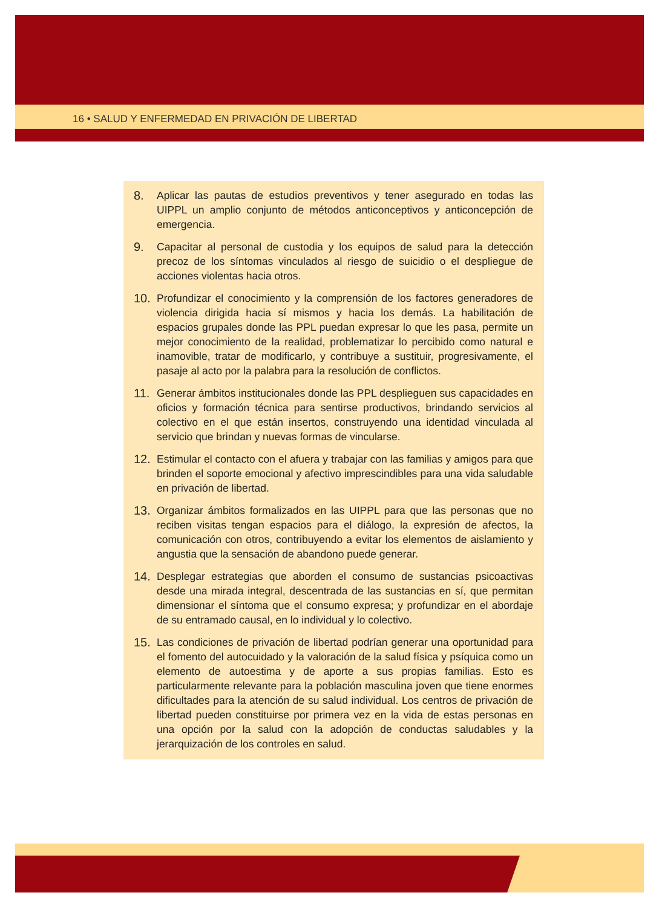16 • SALUD Y ENFERMEDAD EN PRIVACIÓN DE LIBERTAD
8. Aplicar las pautas de estudios preventivos y tener asegurado en todas las UIPPL un amplio conjunto de métodos anticonceptivos y anticoncepción de emergencia.
9. Capacitar al personal de custodia y los equipos de salud para la detección precoz de los síntomas vinculados al riesgo de suicidio o el despliegue de acciones violentas hacia otros.
10. Profundizar el conocimiento y la comprensión de los factores generadores de violencia dirigida hacia sí mismos y hacia los demás. La habilitación de espacios grupales donde las PPL puedan expresar lo que les pasa, permite un mejor conocimiento de la realidad, problematizar lo percibido como natural e inamovible, tratar de modificarlo, y contribuye a sustituir, progresivamente, el pasaje al acto por la palabra para la resolución de conflictos.
11. Generar ámbitos institucionales donde las PPL desplieguen sus capacidades en oficios y formación técnica para sentirse productivos, brindando servicios al colectivo en el que están insertos, construyendo una identidad vinculada al servicio que brindan y nuevas formas de vincularse.
12. Estimular el contacto con el afuera y trabajar con las familias y amigos para que brinden el soporte emocional y afectivo imprescindibles para una vida saludable en privación de libertad.
13. Organizar ámbitos formalizados en las UIPPL para que las personas que no reciben visitas tengan espacios para el diálogo, la expresión de afectos, la comunicación con otros, contribuyendo a evitar los elementos de aislamiento y angustia que la sensación de abandono puede generar.
14. Desplegar estrategias que aborden el consumo de sustancias psicoactivas desde una mirada integral, descentrada de las sustancias en sí, que permitan dimensionar el síntoma que el consumo expresa; y profundizar en el abordaje de su entramado causal, en lo individual y lo colectivo.
15. Las condiciones de privación de libertad podrían generar una oportunidad para el fomento del autocuidado y la valoración de la salud física y psíquica como un elemento de autoestima y de aporte a sus propias familias. Esto es particularmente relevante para la población masculina joven que tiene enormes dificultades para la atención de su salud individual. Los centros de privación de libertad pueden constituirse por primera vez en la vida de estas personas en una opción por la salud con la adopción de conductas saludables y la jerarquización de los controles en salud.